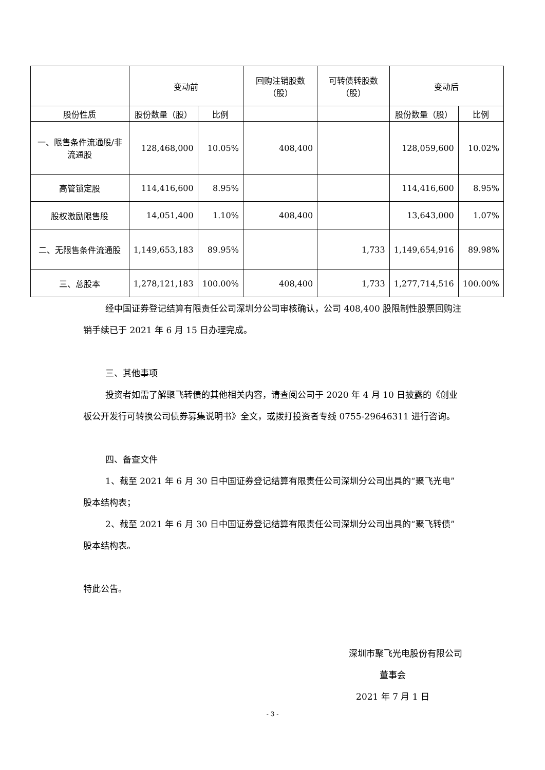| | 变动前 | | 回购注销股数（股） | 可转债转股数（股） | 变动后 | |
| --- | --- | --- | --- | --- | --- | --- |
| 股份性质 | 股份数量（股） | 比例 | | | 股份数量（股） | 比例 |
| 一、限售条件流通股/非流通股 | 128,468,000 | 10.05% | 408,400 | | 128,059,600 | 10.02% |
| 高管锁定股 | 114,416,600 | 8.95% | | | 114,416,600 | 8.95% |
| 股权激励限售股 | 14,051,400 | 1.10% | 408,400 | | 13,643,000 | 1.07% |
| 二、无限售条件流通股 | 1,149,653,183 | 89.95% | | 1,733 | 1,149,654,916 | 89.98% |
| 三、总股本 | 1,278,121,183 | 100.00% | 408,400 | 1,733 | 1,277,714,516 | 100.00% |
经中国证券登记结算有限责任公司深圳分公司审核确认，公司 408,400 股限制性股票回购注销手续已于 2021 年 6 月 15 日办理完成。
三、其他事项
投资者如需了解聚飞转债的其他相关内容，请查阅公司于 2020 年 4 月 10 日披露的《创业板公开发行可转换公司债券募集说明书》全文，或拨打投资者专线 0755-29646311 进行咨询。
四、备查文件
1、截至 2021 年 6 月 30 日中国证券登记结算有限责任公司深圳分公司出具的“聚飞光电”股本结构表；
2、截至 2021 年 6 月 30 日中国证券登记结算有限责任公司深圳分公司出具的“聚飞转债”股本结构表。
特此公告。
深圳市聚飞光电股份有限公司
董事会
2021 年 7 月 1 日
- 3 -